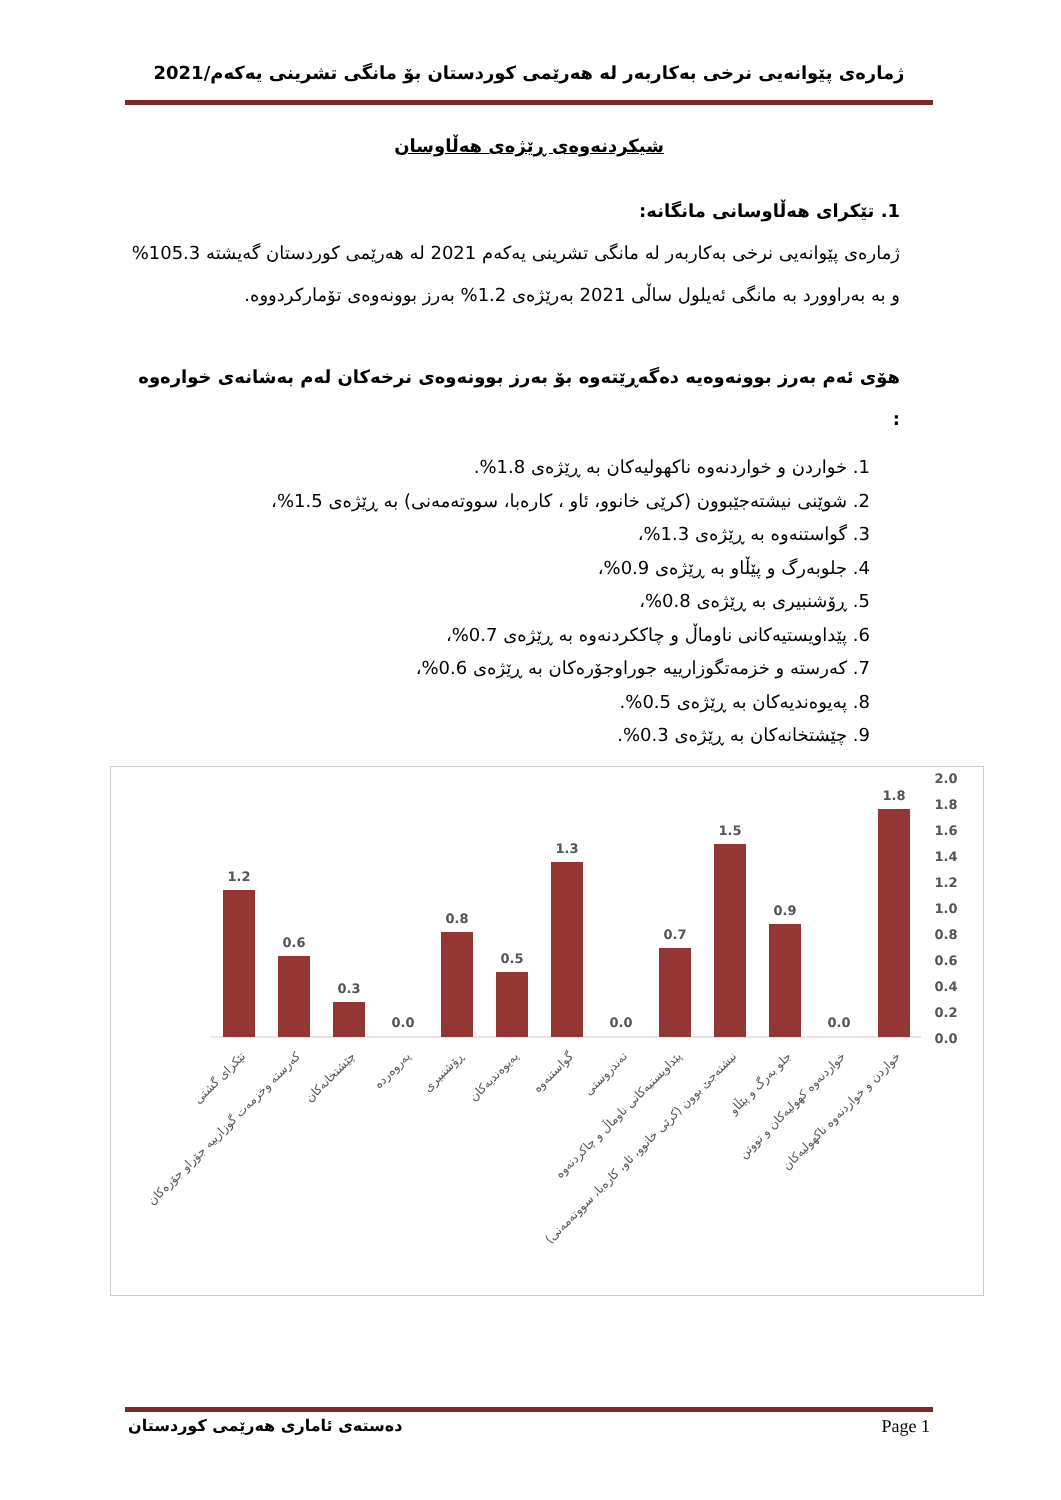ژمارەی پێوانەیی نرخی بەکاربەر لە هەرێمی کوردستان بۆ مانگی تشرینی یەکەم/2021
شیکردنەوەی ڕێژەی هەڵاوسان
1. تێکرای هەڵاوسانی مانگانە:
ژمارەی پێوانەیی نرخی بەکاربەر لە مانگی تشرینی یەکەم 2021 لە هەرێمی کوردستان گەیشتە 105.3% و بە بەراوورد بە مانگی ئەیلول ساڵی 2021 بەرێژەی 1.2% بەرز بوونەوەی تۆمارکردووە.
هۆی ئەم بەرز بوونەوەیە دەگەڕێتەوە بۆ بەرز بوونەوەی نرخەکان لەم بەشانەی خوارەوە :
1. خواردن و خواردنەوە ناکهولیەکان بە ڕێژەی 1.8%.
2. شوێنی نیشتەجێبوون (کرێی خانوو، ئاو ، کارەبا، سووتەمەنی) بە ڕێژەی 1.5%،
3. گواستنەوە بە ڕێژەی 1.3%،
4. جلوبەرگ و پێڵاو بە ڕێژەی 0.9%،
5. ڕۆشنبیری بە ڕێژەی 0.8%،
6. پێداویستیەکانی ناوماڵ و چاککردنەوە بە ڕێژەی 0.7%،
7. کەرستە و خزمەتگوزارییە جوراوجۆرەکان بە ڕێژەی 0.6%،
8. پەیوەندیەکان بە ڕێژەی 0.5%.
9. چێشتخانەکان بە ڕێژەی 0.3%.
2.0
1.8
1.6
1.4
1.2
1.0
0.8
0.6
0.4
0.2
0.0
1.2
0.6
0.3
0.0
0.8
0.5
1.3
0.0
0.7
1.5
0.9
0.0
1.8
تێکرای گشتی
کەرستە وخزمەت گوزارییە جۆراو جۆرەکان
چێشتخانەکان
پەروەردە
ڕۆشنبیری
پەیوەندیەکان
گواستنەوە
تەندروستی
پێداویستیەکانی ناوماڵ و چاکردنەوە
نیشتەجێ بوون (کرێی خانوو، ئاو، کارەبا، سووتەمەنی)
جلو بەرگ و پێڵاو
خواردنەوە کهولیەکان و تووتن
خواردن و خواردنەوە ناکهولیەکان
دەستەی ئاماری هەرێمی کوردستان Page 1